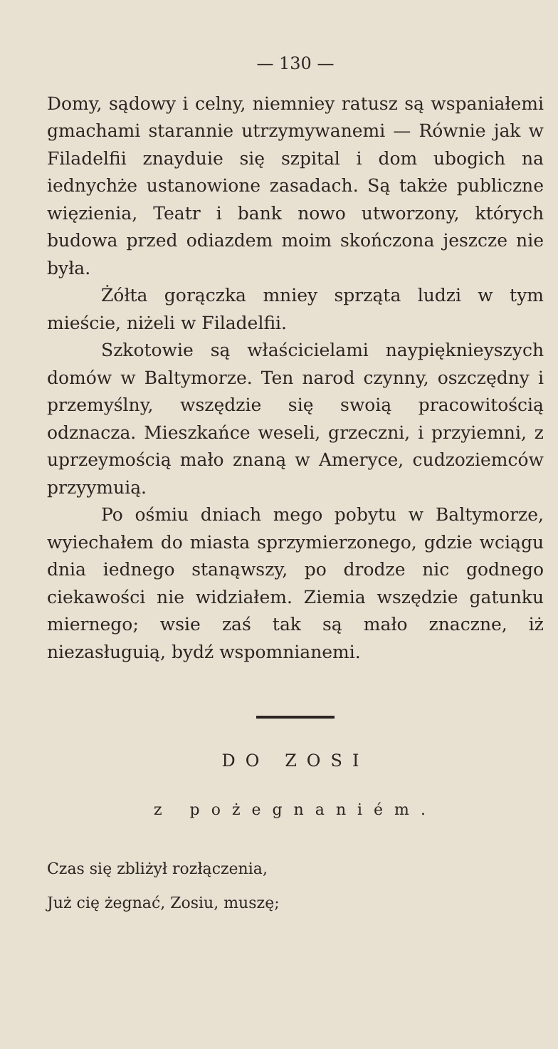— 130 —
Domy, sądowy i celny, niemniey ratusz są wspaniałemi gmachami starannie utrzymywanemi — Równie jak w Filadelfii znayduie się szpital i dom ubogich na iednychże ustanowione zasadach. Są także publiczne więzienia, Teatr i bank nowo utworzony, których budowa przed odiazdem moim skończona jeszcze nie była.
Żółta gorączka mniey sprząta ludzi w tym mieście, niżeli w Filadelfii.
Szkotowie są właścicielami naypięknieyszych domów w Baltymorze. Ten narod czynny, oszczędny i przemyślny, wszędzie się swoią pracowitością odznacza. Mieszkańce weseli, grzeczni, i przyiemni, z uprzeymością mało znaną w Ameryce, cudzoziemców przyymuią.
Po ośmiu dniach mego pobytu w Baltymorze, wyiechałem do miasta sprzymierzonego, gdzie wciągu dnia iednego stanąwszy, po drodze nic godnego ciekawości nie widziałem. Ziemia wszędzie gatunku miernego; wsie zaś tak są mało znaczne, iż niezasługuią, bydź wspomnianemi.
DO ZOSI
z pożegnaniém.
Czas się zbliżył rozłączenia,
Już cię żegnać, Zosiu, muszę;